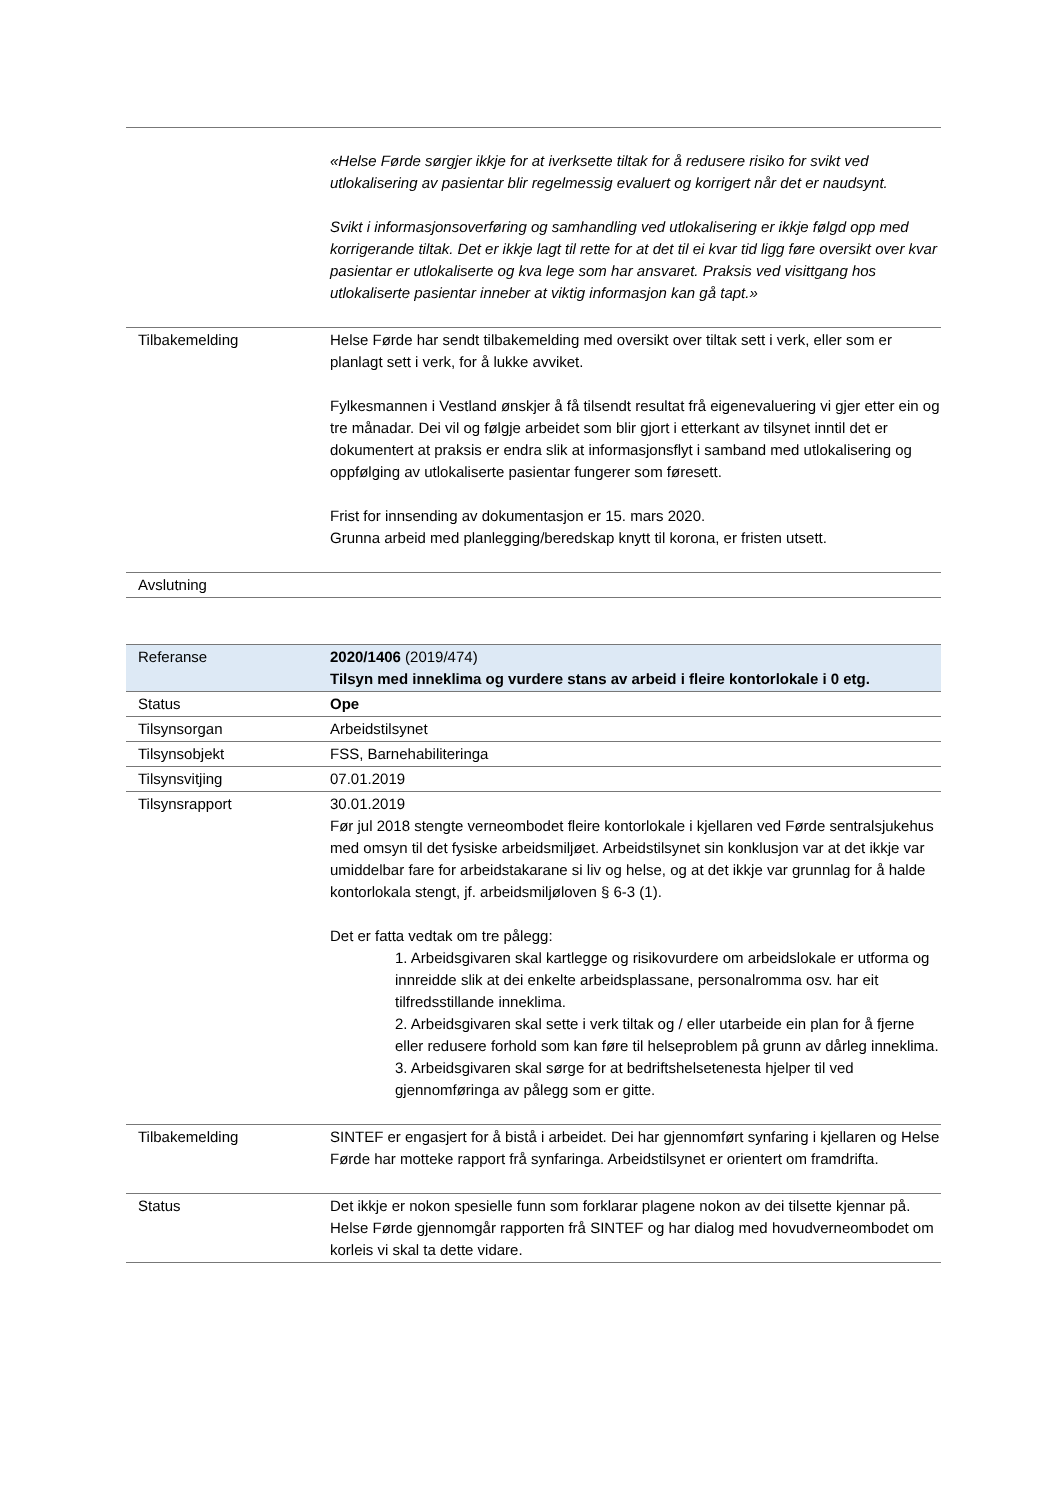| | «Helse Førde sørgjer ikkje for at iverksette tiltak for å redusere risiko for svikt ved utlokalisering av pasientar blir regelmessig evaluert og korrigert når det er naudsynt. Svikt i informasjonsoverføring og samhandling ved utlokalisering er ikkje følgd opp med korrigerande tiltak. Det er ikkje lagt til rette for at det til ei kvar tid ligg føre oversikt over kvar pasientar er utlokaliserte og kva lege som har ansvaret. Praksis ved visittgang hos utlokaliserte pasientar inneber at viktig informasjon kan gå tapt.» |
| Tilbakemelding | Helse Førde har sendt tilbakemelding med oversikt over tiltak sett i verk, eller som er planlagt sett i verk, for å lukke avviket. Fylkesmannen i Vestland ønskjer å få tilsendt resultat frå eigenevaluering vi gjer etter ein og tre månadar. Dei vil og følgje arbeidet som blir gjort i etterkant av tilsynet inntil det er dokumentert at praksis er endra slik at informasjonsflyt i samband med utlokalisering og oppfølging av utlokaliserte pasientar fungerer som føresett. Frist for innsending av dokumentasjon er 15. mars 2020. Grunna arbeid med planlegging/beredskap knytt til korona, er fristen utsett. |
| Avslutning | |
| Referanse | 2020/1406 (2019/474) Tilsyn med inneklima og vurdere stans av arbeid i fleire kontorlokale i 0 etg. |
| Status | Ope |
| Tilsynsorgan | Arbeidstilsynet |
| Tilsynsobjekt | FSS, Barnehabiliteringa |
| Tilsynsvitjing | 07.01.2019 |
| Tilsynsrapport | 30.01.2019 Før jul 2018 stengte verneombodet fleire kontorlokale i kjellaren ved Førde sentralsjukehus med omsyn til det fysiske arbeidsmiljøet. Arbeidstilsynet sin konklusjon var at det ikkje var umiddelbar fare for arbeidstakarane si liv og helse, og at det ikkje var grunnlag for å halde kontorlokala stengt, jf. arbeidsmiljøloven § 6-3 (1). Det er fatta vedtak om tre pålegg: 1. Arbeidsgivaren skal kartlegge og risikovurdere om arbeidslokale er utforma og innreidde slik at dei enkelte arbeidsplassane, personalromma osv. har eit tilfredsstillande inneklima. 2. Arbeidsgivaren skal sette i verk tiltak og / eller utarbeide ein plan for å fjerne eller redusere forhold som kan føre til helseproblem på grunn av dårleg inneklima. 3. Arbeidsgivaren skal sørge for at bedriftshelsetenesta hjelper til ved gjennomføringa av pålegg som er gitte. |
| Tilbakemelding | SINTEF er engasjert for å bistå i arbeidet. Dei har gjennomført synfaring i kjellaren og Helse Førde har motteke rapport frå synfaringa. Arbeidstilsynet er orientert om framdrifta. |
| Status | Det ikkje er nokon spesielle funn som forklarar plagene nokon av dei tilsette kjennar på. Helse Førde gjennomgår rapporten frå SINTEF og har dialog med hovudverneombodet om korleis vi skal ta dette vidare. |